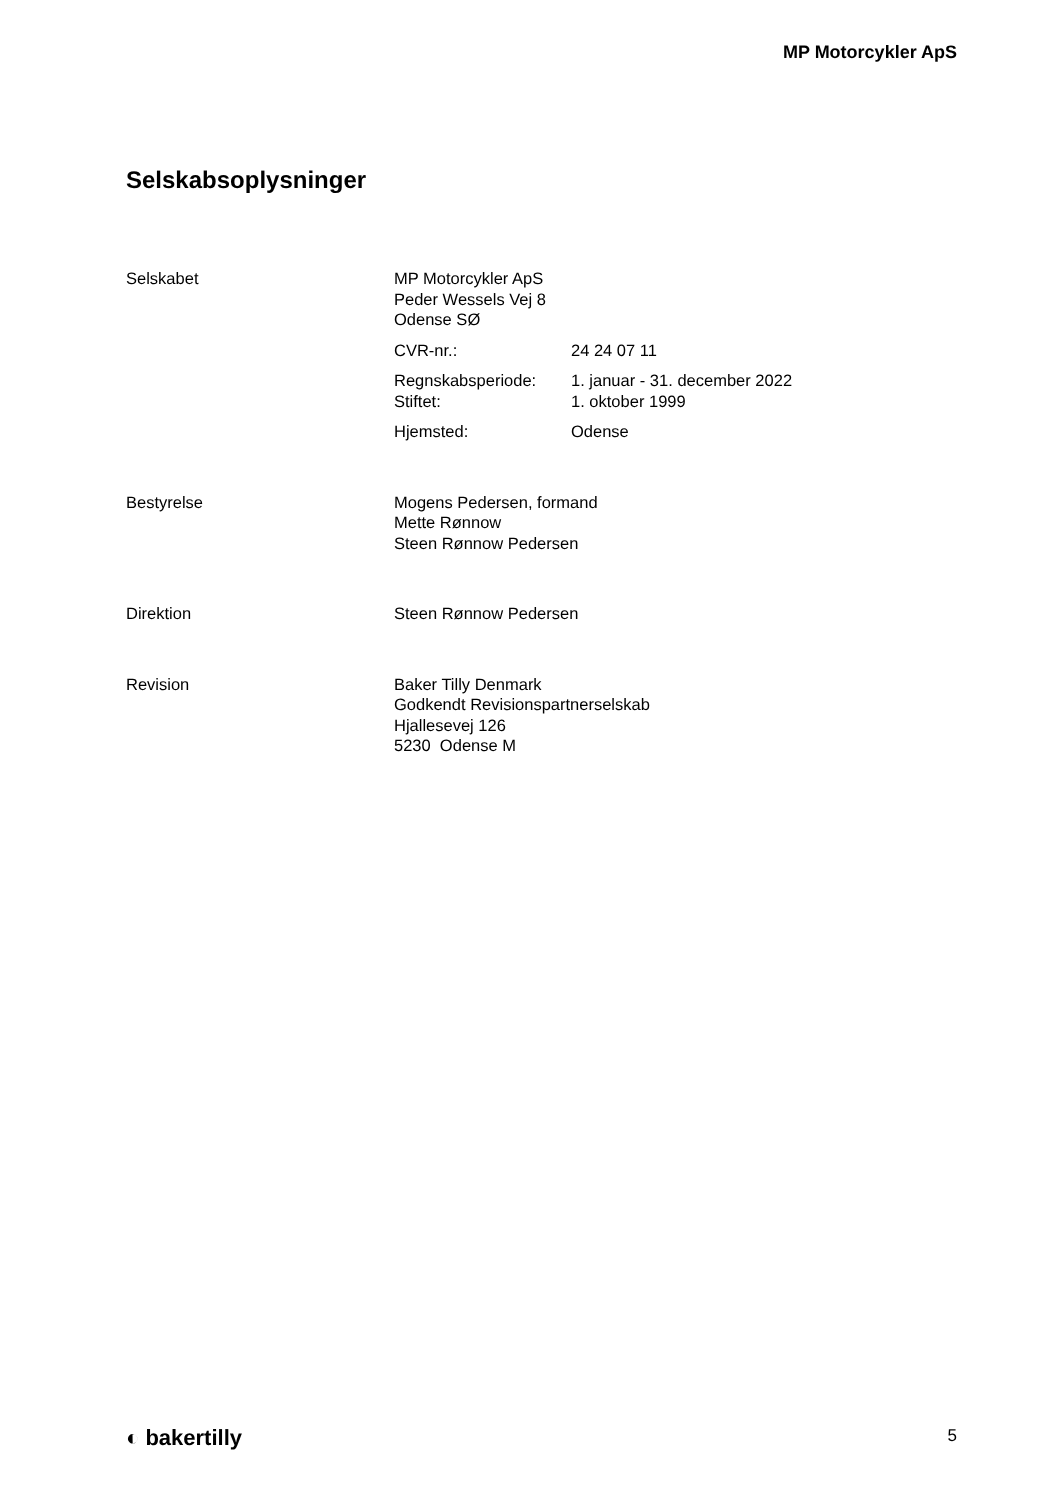MP Motorcykler ApS
Selskabsoplysninger
Selskabet MP Motorcykler ApS
Peder Wessels Vej 8
Odense SØ
CVR-nr.: 24 24 07 11
Regnskabsperiode: 1. januar - 31. december 2022
Stiftet: 1. oktober 1999
Hjemsted: Odense
Bestyrelse Mogens Pedersen, formand
Mette Rønnow
Steen Rønnow Pedersen
Direktion Steen Rønnow Pedersen
Revision Baker Tilly Denmark
Godkendt Revisionspartnerselskab
Hjallesevej 126
5230 Odense M
◐ bakertilly 5